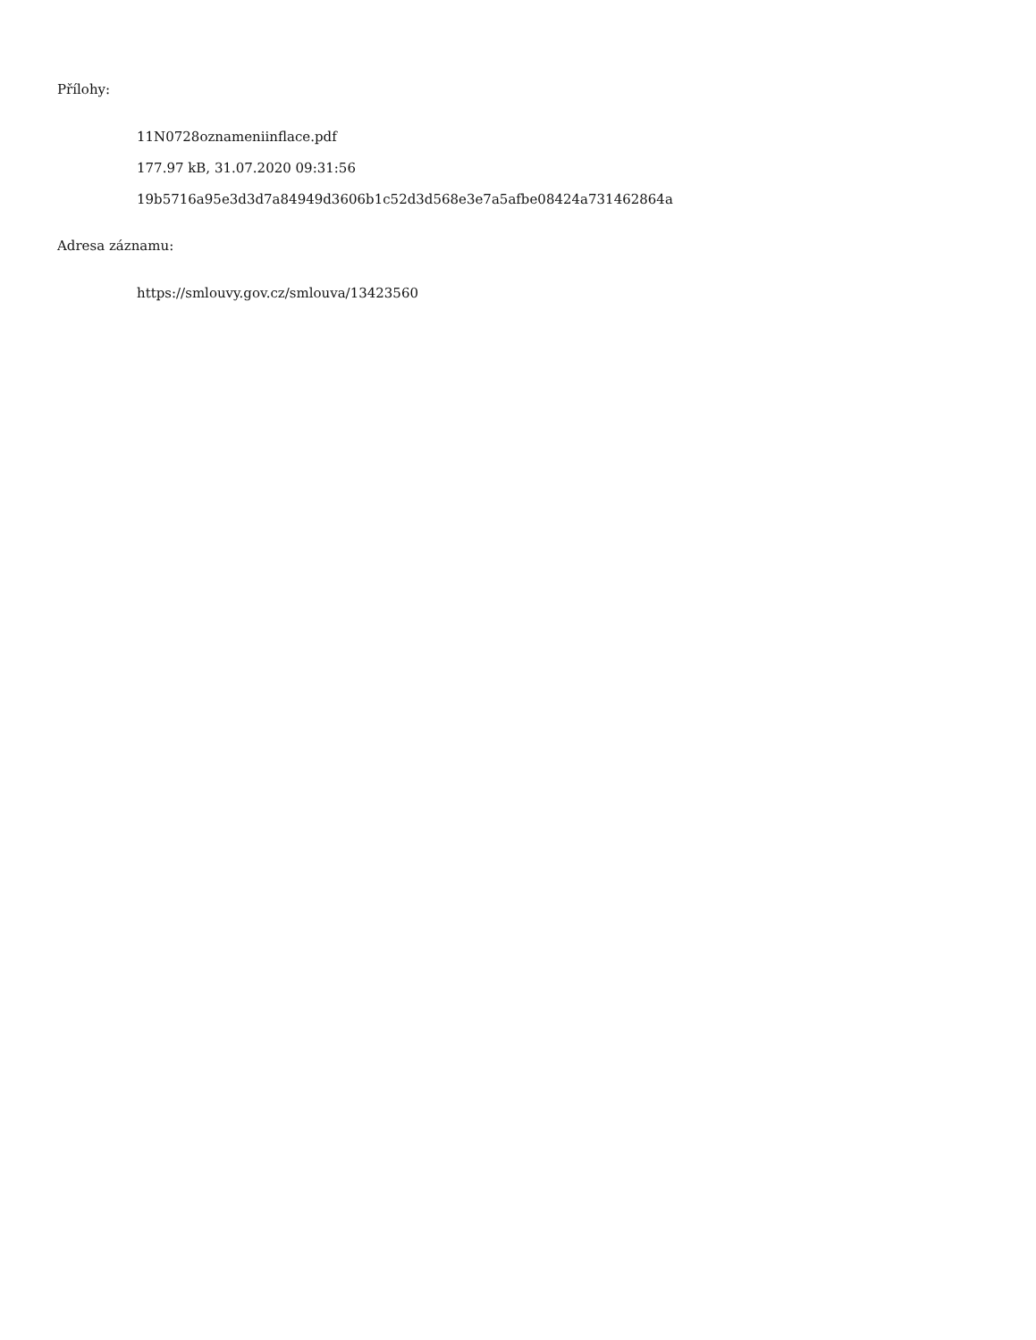Přílohy:
11N0728oznameniinflace.pdf
177.97 kB, 31.07.2020 09:31:56
19b5716a95e3d3d7a84949d3606b1c52d3d568e3e7a5afbe08424a731462864a
Adresa záznamu:
https://smlouvy.gov.cz/smlouva/13423560